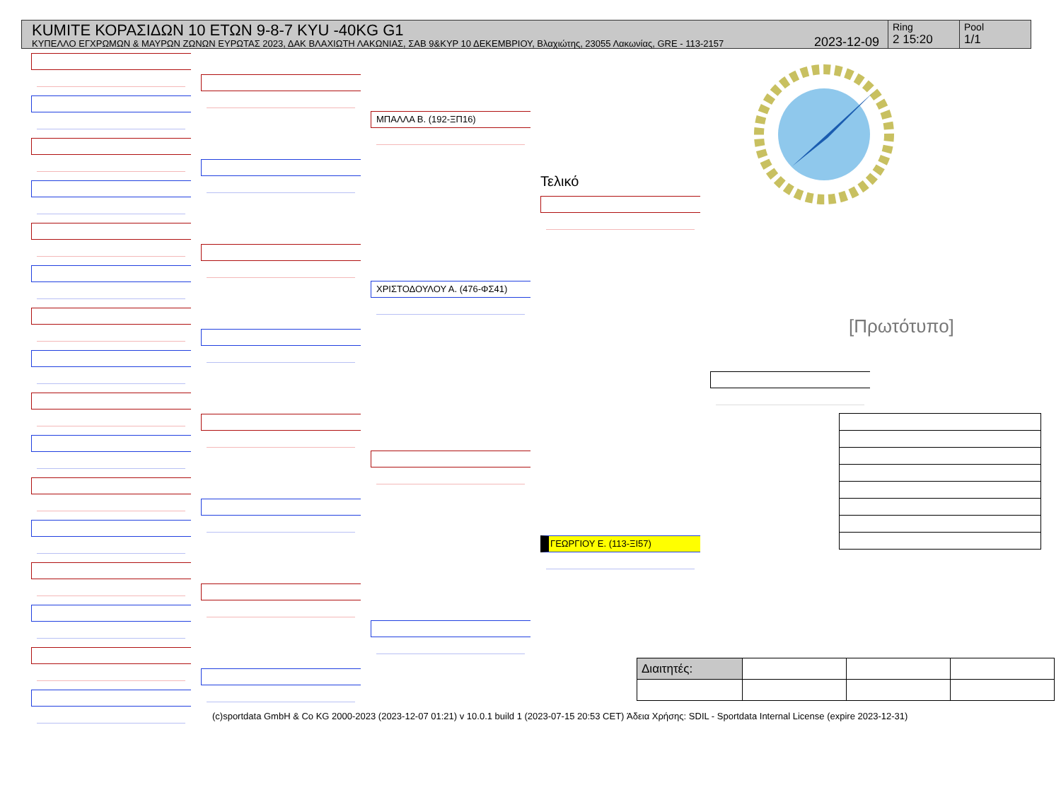KUMITE ΚΟΡΑΣΙΔΩΝ 10 ΕΤΩΝ 9-8-7 KYU -40KG G1
ΚΥΠΕΛΛΟ ΕΓΧΡΩΜΩΝ & ΜΑΥΡΩΝ ΖΩΝΩΝ ΕΥΡΩΤΑΣ 2023, ΔΑΚ ΒΛΑΧΙΩΤΗ ΛΑΚΩΝΙΑΣ, ΣΑΒ 9&ΚΥΡ 10 ΔΕΚΕΜΒΡΙΟΥ, Βλαχιώτης, 23055 Λακωνίας, GRE - 113-2157
2023-12-09
Ring
2 15:20
Pool
1/1
ΜΠΑΛΛΑ Β. (192-ΞΠ16)
ΧΡΙΣΤΟΔΟΥΛΟΥ Α. (476-ΦΣ41)
Τελικό
ΓΕΩΡΓΙΟΥ Ε. (113-ΞΙ57)
[Πρωτότυπο]
| Διαιτητές: | | | |
(c)sportdata GmbH & Co KG 2000-2023 (2023-12-07 01:21) v 10.0.1 build 1 (2023-07-15 20:53 CET) Άδεια Χρήσης: SDIL - Sportdata Internal License (expire 2023-12-31)